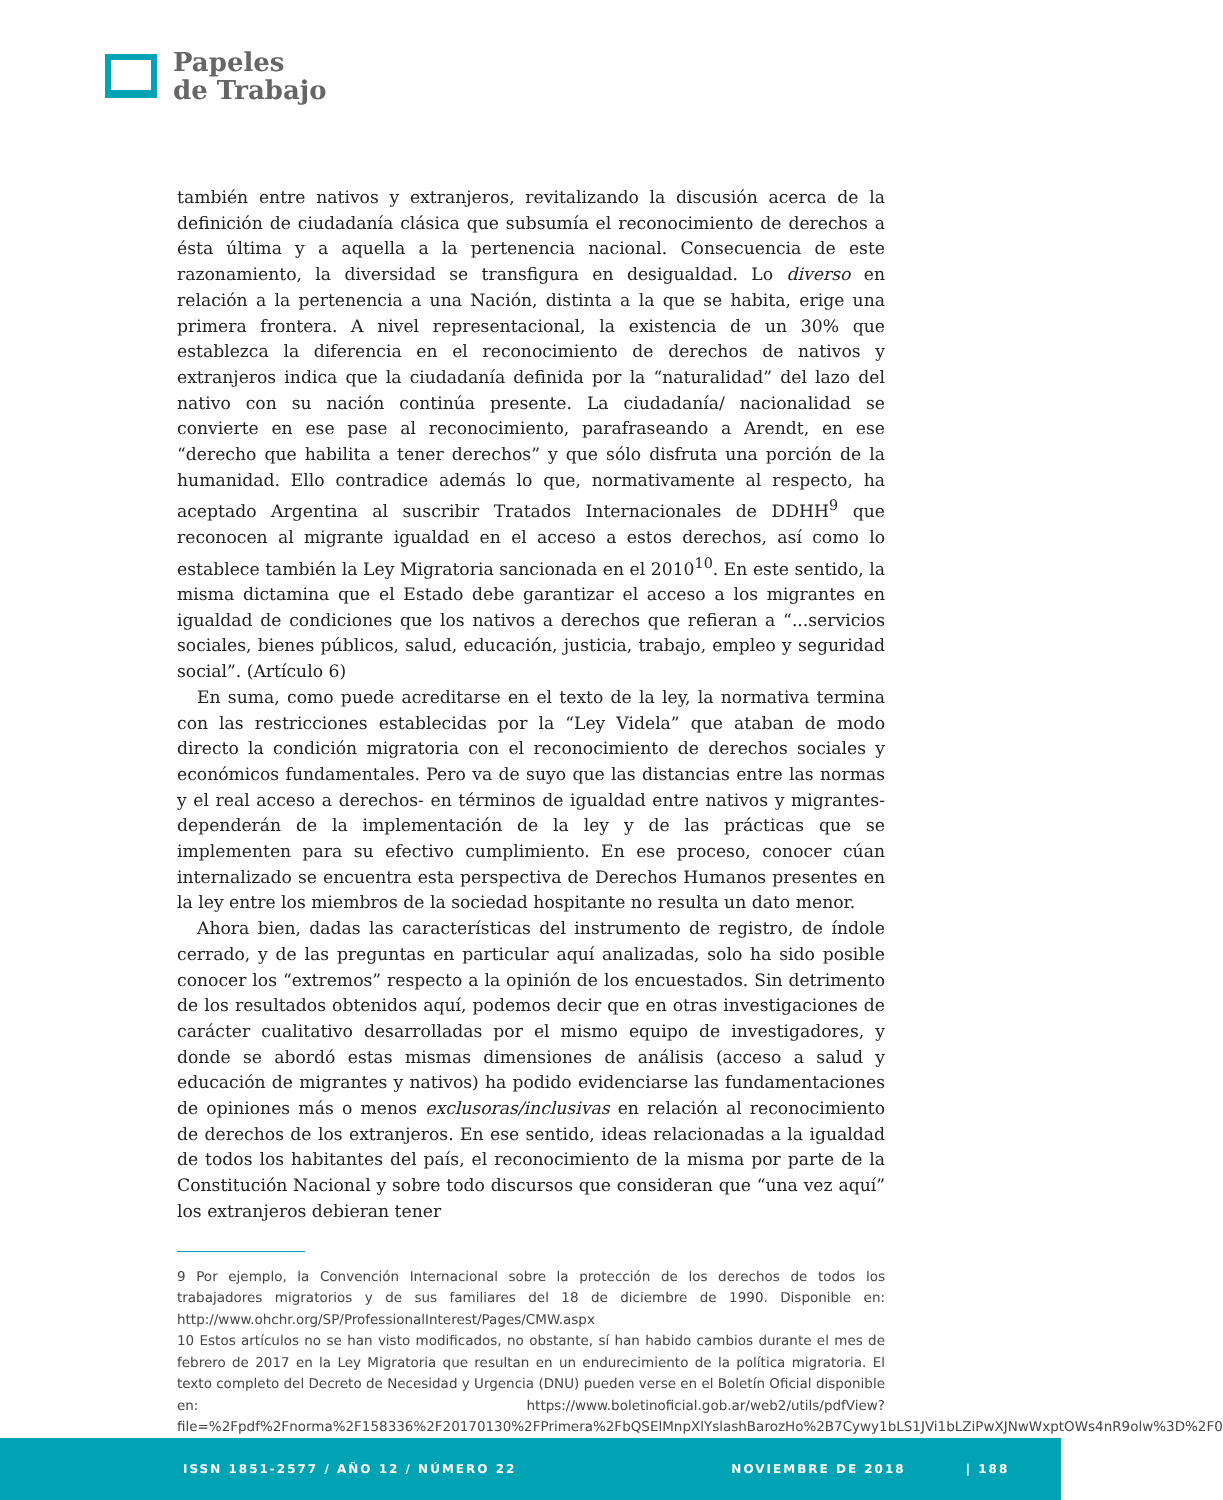Papeles
de Trabajo
también entre nativos y extranjeros, revitalizando la discusión acerca de la definición de ciudadanía clásica que subsumía el reconocimiento de derechos a ésta última y a aquella a la pertenencia nacional. Consecuencia de este razonamiento, la diversidad se transfigura en desigualdad. Lo diverso en relación a la pertenencia a una Nación, distinta a la que se habita, erige una primera frontera. A nivel representacional, la existencia de un 30% que establezca la diferencia en el reconocimiento de derechos de nativos y extranjeros indica que la ciudadanía definida por la “naturalidad” del lazo del nativo con su nación continúa presente. La ciudadanía/ nacionalidad se convierte en ese pase al reconocimiento, parafraseando a Arendt, en ese “derecho que habilita a tener derechos” y que sólo disfruta una porción de la humanidad. Ello contradice además lo que, normativamente al respecto, ha aceptado Argentina al suscribir Tratados Internacionales de DDHH<sup>9</sup> que reconocen al migrante igualdad en el acceso a estos derechos, así como lo establece también la Ley Migratoria sancionada en el 2010<sup>10</sup>. En este sentido, la misma dictamina que el Estado debe garantizar el acceso a los migrantes en igualdad de condiciones que los nativos a derechos que refieran a “...servicios sociales, bienes públicos, salud, educación, justicia, trabajo, empleo y seguridad social”. (Artículo 6)
En suma, como puede acreditarse en el texto de la ley, la normativa termina con las restricciones establecidas por la “Ley Videla” que ataban de modo directo la condición migratoria con el reconocimiento de derechos sociales y económicos fundamentales. Pero va de suyo que las distancias entre las normas y el real acceso a derechos- en términos de igualdad entre nativos y migrantes- dependerán de la implementación de la ley y de las prácticas que se implementen para su efectivo cumplimiento. En ese proceso, conocer cúan internalizado se encuentra esta perspectiva de Derechos Humanos presentes en la ley entre los miembros de la sociedad hospitante no resulta un dato menor.
Ahora bien, dadas las características del instrumento de registro, de índole cerrado, y de las preguntas en particular aquí analizadas, solo ha sido posible conocer los “extremos” respecto a la opinión de los encuestados. Sin detrimento de los resultados obtenidos aquí, podemos decir que en otras investigaciones de carácter cualitativo desarrolladas por el mismo equipo de investigadores, y donde se abordó estas mismas dimensiones de análisis (acceso a salud y educación de migrantes y nativos) ha podido evidenciarse las fundamentaciones de opiniones más o menos exclusoras/inclusivas en relación al reconocimiento de derechos de los extranjeros. En ese sentido, ideas relacionadas a la igualdad de todos los habitantes del país, el reconocimiento de la misma por parte de la Constitución Nacional y sobre todo discursos que consideran que “una vez aquí” los extranjeros debieran tener
9 Por ejemplo, la Convención Internacional sobre la protección de los derechos de todos los trabajadores migratorios y de sus familiares del 18 de diciembre de 1990. Disponible en: http://www.ohchr.org/SP/ProfessionalInterest/Pages/CMW.aspx
10 Estos artículos no se han visto modificados, no obstante, sí han habido cambios durante el mes de febrero de 2017 en la Ley Migratoria que resultan en un endurecimiento de la política migratoria. El texto completo del Decreto de Necesidad y Urgencia (DNU) pueden verse en el Boletín Oficial disponible en: https://www.boletinoficial.gob.ar/web2/utils/pdfView?file=%2Fpdf%2Fnorma%2F158336%2F20170130%2FPrimera%2FbQSElMnpXlYslashBarozHo%2B7Cywy1bLS1JVi1bLZiPwXJNwWxptOWs4nR9olw%3D%2F0
ISSN 1851-2577 / AÑO 12 / NÚMERO 22 NOVIEMBRE DE 2018 | 188